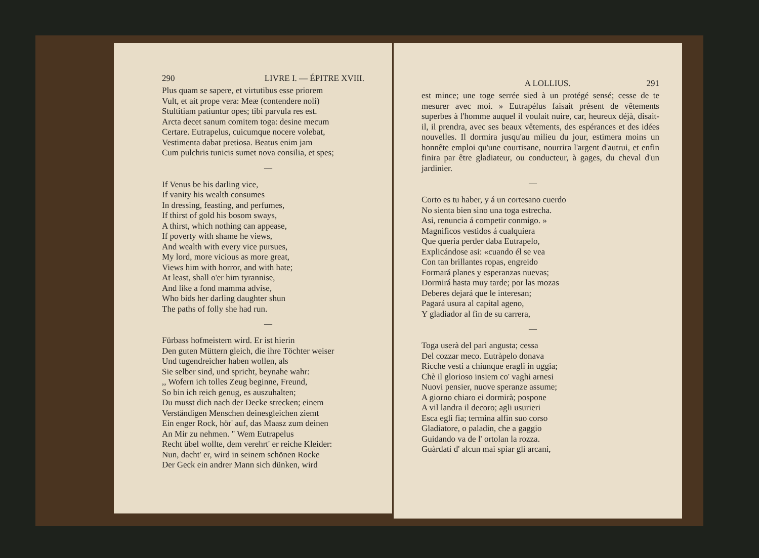290 LIVRE I. — ÉPITRE XVIII.
Plus quam se sapere, et virtutibus esse priorem
Vult, et ait prope vera: Meæ (contendere noli)
Stultitiam patiuntur opes; tibi parvula res est.
Arcta decet sanum comitem toga: desine mecum
Certare. Eutrapelus, cuicumque nocere volebat,
Vestimenta dabat pretiosa. Beatus enim jam
Cum pulchris tunicis sumet nova consilia, et spes;
—
If Venus be his darling vice,
If vanity his wealth consumes
In dressing, feasting, and perfumes,
If thirst of gold his bosom sways,
A thirst, which nothing can appease,
If poverty with shame he views,
And wealth with every vice pursues,
My lord, more vicious as more great,
Views him with horror, and with hate;
At least, shall o'er him tyrannise,
And like a fond mamma advise,
Who bids her darling daughter shun
The paths of folly she had run.
—
Fürbass hofmeistern wird. Er ist hierin
Den guten Müttern gleich, die ihre Töchter weiser
Und tugendreicher haben wollen, als
Sie selber sind, und spricht, beynahe wahr:
,, Wofern ich tolles Zeug beginne, Freund,
So bin ich reich genug, es auszuhalten;
Du musst dich nach der Decke strecken; einem
Verständigen Menschen deinesgleichen ziemt
Ein enger Rock, hör' auf, das Maasz zum deinen
An Mir zu nehmen. " Wem Eutrapelus
Recht übel wollte, dem verehrt' er reiche Kleider:
Nun, dacht' er, wird in seinem schönen Rocke
Der Geck ein andrer Mann sich dünken, wird
A LOLLIUS. 291
est mince; une toge serrée sied à un protégé sensé; cesse de te mesurer avec moi. » Eutrapélus faisait présent de vêtements superbes à l'homme auquel il voulait nuire, car, heureux déjà, disait-il, il prendra, avec ses beaux vêtements, des espérances et des idées nouvelles. Il dormira jusqu'au milieu du jour, estimera moins un honnête emploi qu'une courtisane, nourrira l'argent d'autrui, et enfin finira par être gladiateur, ou conducteur, à gages, du cheval d'un jardinier.
—
Corto es tu haber, y á un cortesano cuerdo
No sienta bien sino una toga estrecha.
Asi, renuncia á competir conmigo. »
Magnificos vestidos á cualquiera
Que queria perder daba Eutrapelo,
Explicándose asi: «cuando él se vea
Con tan brillantes ropas, engreido
Formará planes y esperanzas nuevas;
Dormirá hasta muy tarde; por las mozas
Deberes dejará que le interesan;
Pagará usura al capital ageno,
Y gladiador al fin de su carrera,
—
Toga userà del pari angusta; cessa
Del cozzar meco. Eutràpelo donava
Ricche vesti a chiunque eragli in uggia;
Chè il glorioso insiem co' vaghi arnesi
Nuovi pensier, nuove speranze assume;
A giorno chiaro ei dormirà; pospone
A vil landra il decoro; agli usurieri
Esca egli fia; termina alfin suo corso
Gladiatore, o paladin, che a gaggio
Guidando va de l' ortolan la rozza.
Guàrdati d' alcun mai spiar gli arcani,